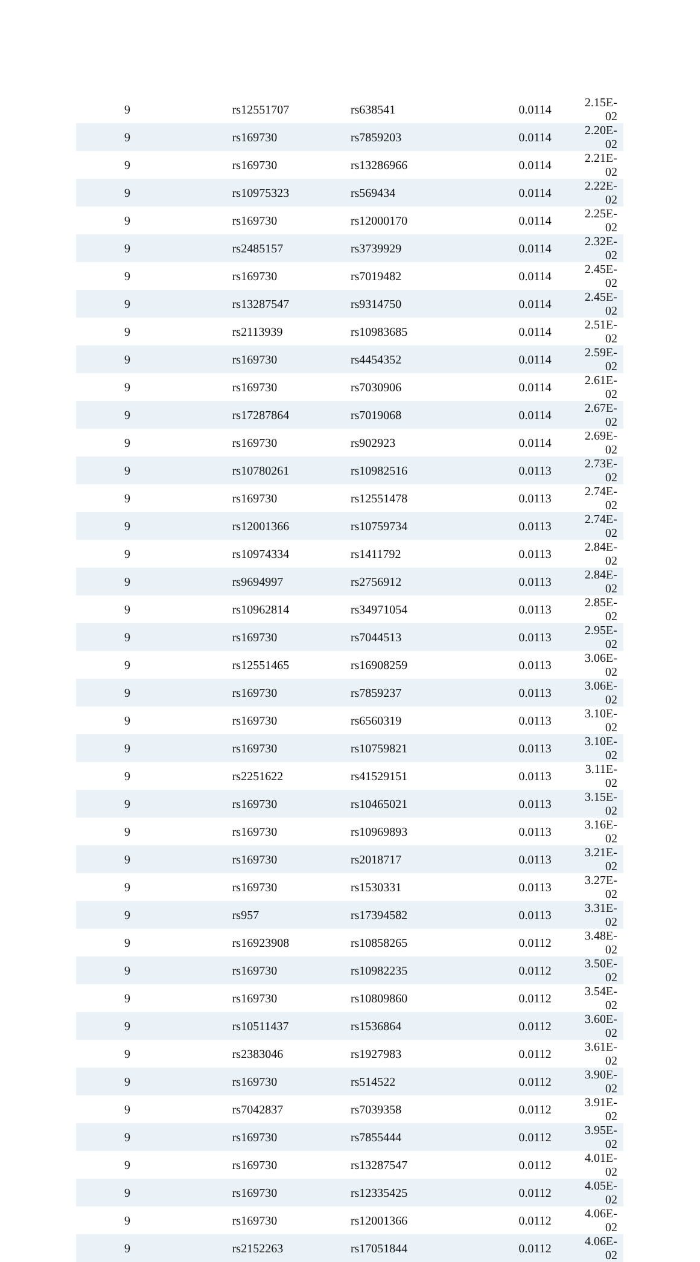| 9 | rs12551707 | rs638541 | 0.0114 | 2.15E-02 |
| 9 | rs169730 | rs7859203 | 0.0114 | 2.20E-02 |
| 9 | rs169730 | rs13286966 | 0.0114 | 2.21E-02 |
| 9 | rs10975323 | rs569434 | 0.0114 | 2.22E-02 |
| 9 | rs169730 | rs12000170 | 0.0114 | 2.25E-02 |
| 9 | rs2485157 | rs3739929 | 0.0114 | 2.32E-02 |
| 9 | rs169730 | rs7019482 | 0.0114 | 2.45E-02 |
| 9 | rs13287547 | rs9314750 | 0.0114 | 2.45E-02 |
| 9 | rs2113939 | rs10983685 | 0.0114 | 2.51E-02 |
| 9 | rs169730 | rs4454352 | 0.0114 | 2.59E-02 |
| 9 | rs169730 | rs7030906 | 0.0114 | 2.61E-02 |
| 9 | rs17287864 | rs7019068 | 0.0114 | 2.67E-02 |
| 9 | rs169730 | rs902923 | 0.0114 | 2.69E-02 |
| 9 | rs10780261 | rs10982516 | 0.0113 | 2.73E-02 |
| 9 | rs169730 | rs12551478 | 0.0113 | 2.74E-02 |
| 9 | rs12001366 | rs10759734 | 0.0113 | 2.74E-02 |
| 9 | rs10974334 | rs1411792 | 0.0113 | 2.84E-02 |
| 9 | rs9694997 | rs2756912 | 0.0113 | 2.84E-02 |
| 9 | rs10962814 | rs34971054 | 0.0113 | 2.85E-02 |
| 9 | rs169730 | rs7044513 | 0.0113 | 2.95E-02 |
| 9 | rs12551465 | rs16908259 | 0.0113 | 3.06E-02 |
| 9 | rs169730 | rs7859237 | 0.0113 | 3.06E-02 |
| 9 | rs169730 | rs6560319 | 0.0113 | 3.10E-02 |
| 9 | rs169730 | rs10759821 | 0.0113 | 3.10E-02 |
| 9 | rs2251622 | rs41529151 | 0.0113 | 3.11E-02 |
| 9 | rs169730 | rs10465021 | 0.0113 | 3.15E-02 |
| 9 | rs169730 | rs10969893 | 0.0113 | 3.16E-02 |
| 9 | rs169730 | rs2018717 | 0.0113 | 3.21E-02 |
| 9 | rs169730 | rs1530331 | 0.0113 | 3.27E-02 |
| 9 | rs957 | rs17394582 | 0.0113 | 3.31E-02 |
| 9 | rs16923908 | rs10858265 | 0.0112 | 3.48E-02 |
| 9 | rs169730 | rs10982235 | 0.0112 | 3.50E-02 |
| 9 | rs169730 | rs10809860 | 0.0112 | 3.54E-02 |
| 9 | rs10511437 | rs1536864 | 0.0112 | 3.60E-02 |
| 9 | rs2383046 | rs1927983 | 0.0112 | 3.61E-02 |
| 9 | rs169730 | rs514522 | 0.0112 | 3.90E-02 |
| 9 | rs7042837 | rs7039358 | 0.0112 | 3.91E-02 |
| 9 | rs169730 | rs7855444 | 0.0112 | 3.95E-02 |
| 9 | rs169730 | rs13287547 | 0.0112 | 4.01E-02 |
| 9 | rs169730 | rs12335425 | 0.0112 | 4.05E-02 |
| 9 | rs169730 | rs12001366 | 0.0112 | 4.06E-02 |
| 9 | rs2152263 | rs17051844 | 0.0112 | 4.06E-02 |